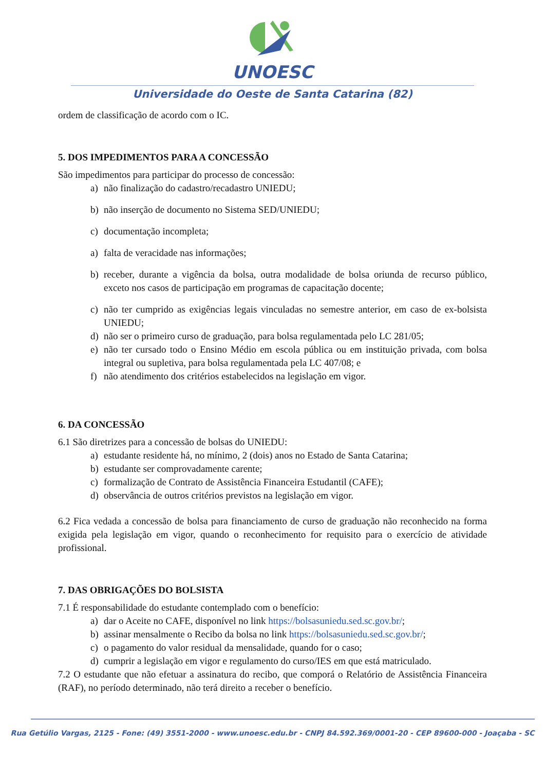UNOESC
Universidade do Oeste de Santa Catarina (82)
ordem de classificação de acordo com o IC.
5. DOS IMPEDIMENTOS PARA A CONCESSÃO
São impedimentos para participar do processo de concessão:
a) não finalização do cadastro/recadastro UNIEDU;
b) não inserção de documento no Sistema SED/UNIEDU;
c) documentação incompleta;
a) falta de veracidade nas informações;
b) receber, durante a vigência da bolsa, outra modalidade de bolsa oriunda de recurso público, exceto nos casos de participação em programas de capacitação docente;
c) não ter cumprido as exigências legais vinculadas no semestre anterior, em caso de ex-bolsista UNIEDU;
d) não ser o primeiro curso de graduação, para bolsa regulamentada pelo LC 281/05;
e) não ter cursado todo o Ensino Médio em escola pública ou em instituição privada, com bolsa integral ou supletiva, para bolsa regulamentada pela LC 407/08; e
f) não atendimento dos critérios estabelecidos na legislação em vigor.
6. DA CONCESSÃO
6.1 São diretrizes para a concessão de bolsas do UNIEDU:
a) estudante residente há, no mínimo, 2 (dois) anos no Estado de Santa Catarina;
b) estudante ser comprovadamente carente;
c) formalização de Contrato de Assistência Financeira Estudantil (CAFE);
d) observância de outros critérios previstos na legislação em vigor.
6.2 Fica vedada a concessão de bolsa para financiamento de curso de graduação não reconhecido na forma exigida pela legislação em vigor, quando o reconhecimento for requisito para o exercício de atividade profissional.
7. DAS OBRIGAÇÕES DO BOLSISTA
7.1 É responsabilidade do estudante contemplado com o benefício:
a) dar o Aceite no CAFE, disponível no link https://bolsasuniedu.sed.sc.gov.br/;
b) assinar mensalmente o Recibo da bolsa no link https://bolsasuniedu.sed.sc.gov.br/;
c) o pagamento do valor residual da mensalidade, quando for o caso;
d) cumprir a legislação em vigor e regulamento do curso/IES em que está matriculado.
7.2 O estudante que não efetuar a assinatura do recibo, que comporá o Relatório de Assistência Financeira (RAF), no período determinado, não terá direito a receber o benefício.
Rua Getúlio Vargas, 2125 - Fone: (49) 3551-2000 - www.unoesc.edu.br - CNPJ 84.592.369/0001-20 - CEP 89600-000 - Joaçaba - SC